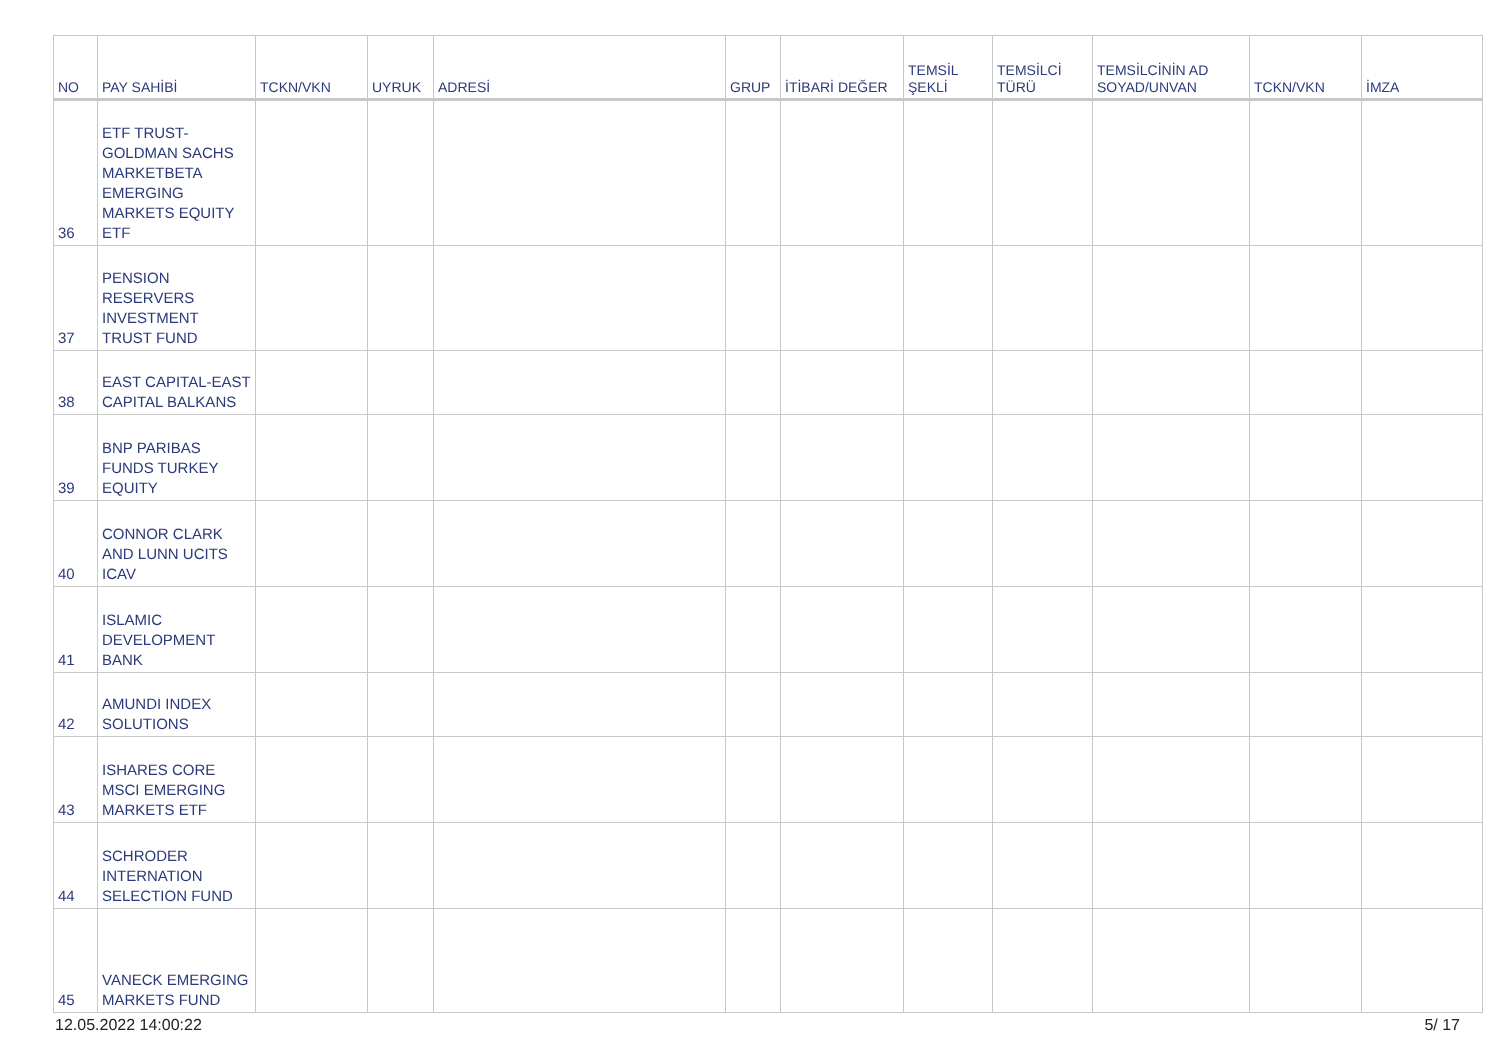| NO | PAY SAHİBİ | TCKN/VKN | UYRUK | ADRESİ | GRUP | İTİBARİ DEĞER | TEMSİL ŞEKLİ | TEMSİLCİ TÜRÜ | TEMSİLCİNİN AD SOYAD/UNVAN | TCKN/VKN | İMZA |
| --- | --- | --- | --- | --- | --- | --- | --- | --- | --- | --- | --- |
| 36 | ETF TRUST-GOLDMAN SACHS MARKETBETA EMERGING MARKETS EQUITY ETF | | | | | | | | | | |
| 37 | PENSION RESERVERS INVESTMENT TRUST FUND | | | | | | | | | | |
| 38 | EAST CAPITAL-EAST CAPITAL BALKANS | | | | | | | | | | |
| 39 | BNP PARIBAS FUNDS TURKEY EQUITY | | | | | | | | | | |
| 40 | CONNOR CLARK AND LUNN UCITS ICAV | | | | | | | | | | |
| 41 | ISLAMIC DEVELOPMENT BANK | | | | | | | | | | |
| 42 | AMUNDI INDEX SOLUTIONS | | | | | | | | | | |
| 43 | ISHARES CORE MSCI EMERGING MARKETS ETF | | | | | | | | | | |
| 44 | SCHRODER INTERNATION SELECTION FUND | | | | | | | | | | |
| 45 | VANECK EMERGING MARKETS FUND | | | | | | | | | | |
12.05.2022 14:00:22 5/ 17